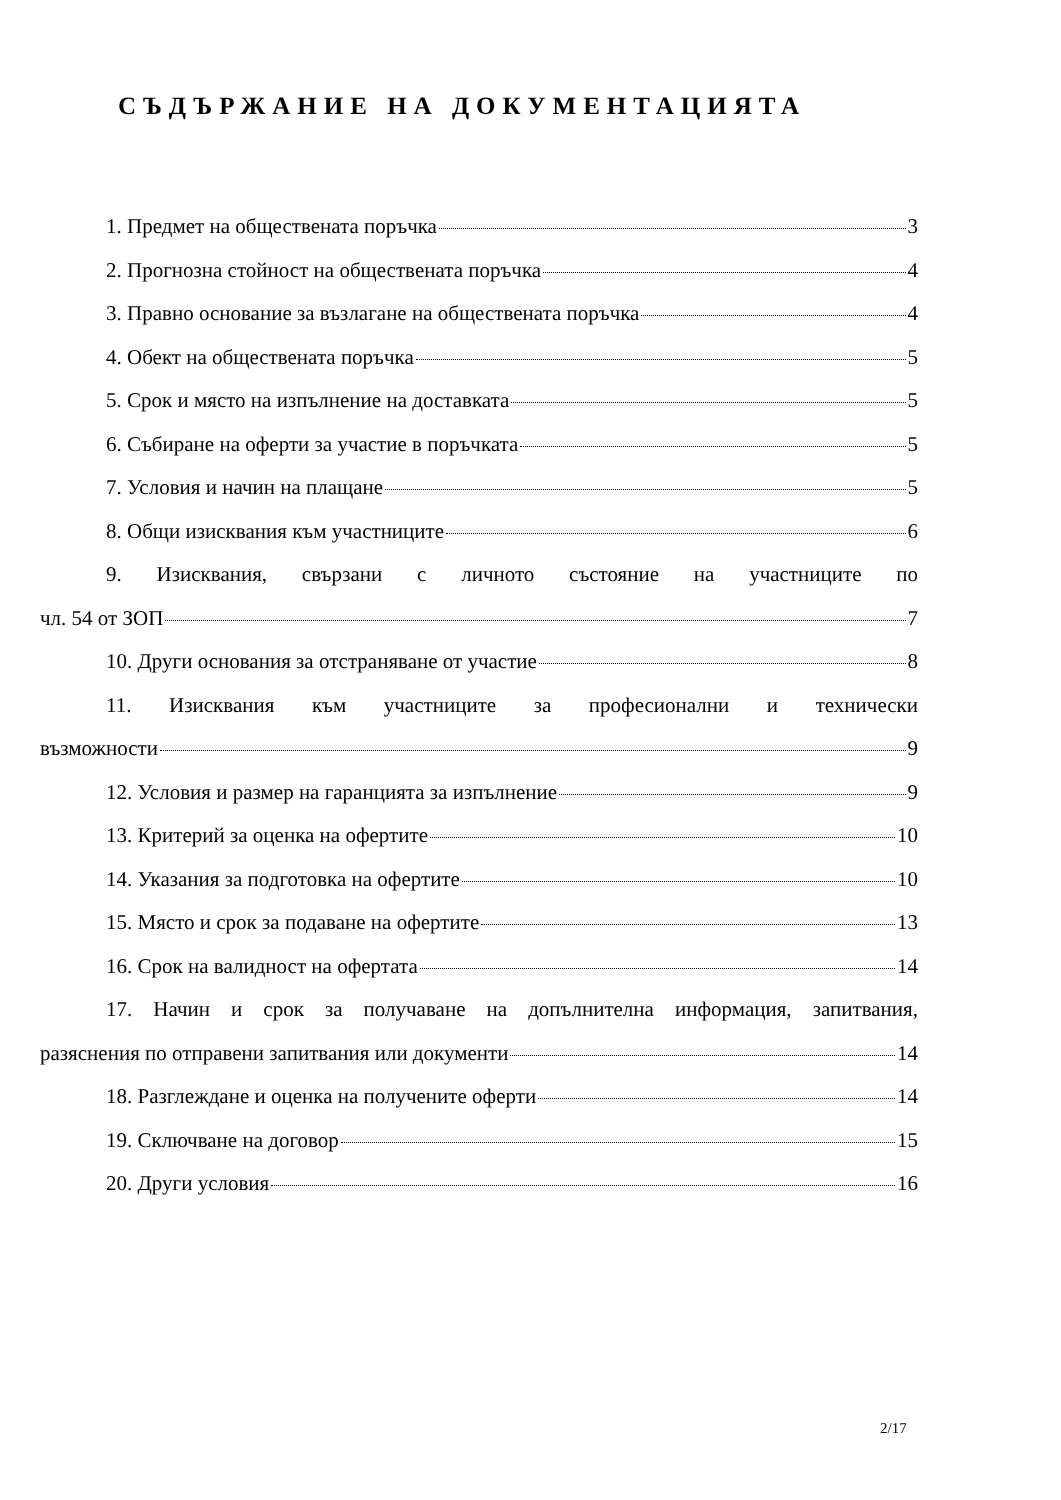СЪДЪРЖАНИЕ НА ДОКУМЕНТАЦИЯТА
1. Предмет на обществената поръчка 3
2. Прогнозна стойност на обществената поръчка 4
3. Правно основание за възлагане на обществената поръчка 4
4. Обект на обществената поръчка 5
5. Срок и място на изпълнение на доставката 5
6. Събиране на оферти за участие в поръчката 5
7. Условия и начин на плащане 5
8. Общи изисквания към участниците 6
9. Изисквания, свързани с личното състояние на участниците по
чл. 54 от ЗОП 7
10. Други основания за отстраняване от участие 8
11. Изисквания към участниците за професионални и технически
възможности 9
12. Условия и размер на гаранцията за изпълнение 9
13. Критерий за оценка на офертите 10
14. Указания за подготовка на офертите 10
15. Място и срок за подаване на офертите 13
16. Срок на валидност на офертата 14
17. Начин и срок за получаване на допълнителна информация, запитвания,
разяснения по отправени запитвания или документи 14
18. Разглеждане и оценка на получените оферти 14
19. Сключване на договор 15
20. Други условия 16
2/17